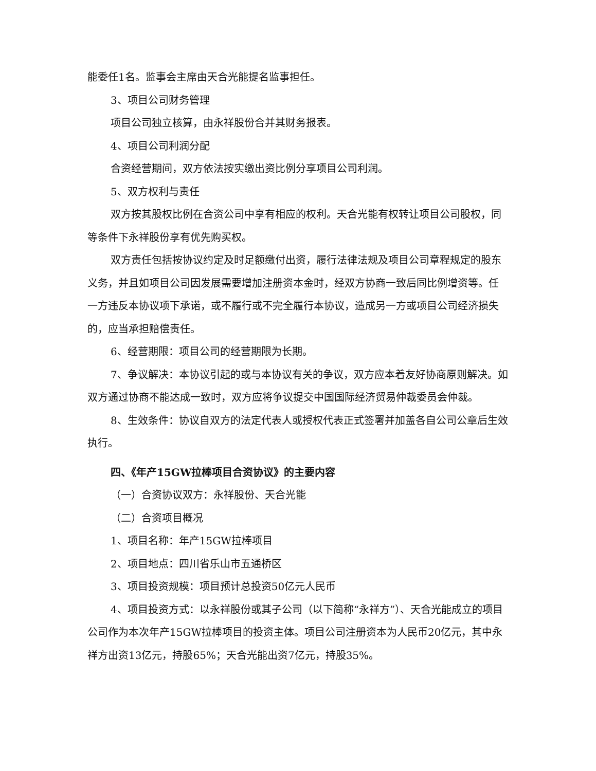能委任1名。监事会主席由天合光能提名监事担任。
3、项目公司财务管理
项目公司独立核算，由永祥股份合并其财务报表。
4、项目公司利润分配
合资经营期间，双方依法按实缴出资比例分享项目公司利润。
5、双方权利与责任
双方按其股权比例在合资公司中享有相应的权利。天合光能有权转让项目公司股权，同等条件下永祥股份享有优先购买权。
双方责任包括按协议约定及时足额缴付出资，履行法律法规及项目公司章程规定的股东义务，并且如项目公司因发展需要增加注册资本金时，经双方协商一致后同比例增资等。任一方违反本协议项下承诺，或不履行或不完全履行本协议，造成另一方或项目公司经济损失的，应当承担赔偿责任。
6、经营期限：项目公司的经营期限为长期。
7、争议解决：本协议引起的或与本协议有关的争议，双方应本着友好协商原则解决。如双方通过协商不能达成一致时，双方应将争议提交中国国际经济贸易仲裁委员会仲裁。
8、生效条件：协议自双方的法定代表人或授权代表正式签署并加盖各自公司公章后生效执行。
四、《年产15GW拉棒项目合资协议》的主要内容
（一）合资协议双方：永祥股份、天合光能
（二）合资项目概况
1、项目名称：年产15GW拉棒项目
2、项目地点：四川省乐山市五通桥区
3、项目投资规模：项目预计总投资50亿元人民币
4、项目投资方式：以永祥股份或其子公司（以下简称“永祥方”）、天合光能成立的项目公司作为本次年产15GW拉棒项目的投资主体。项目公司注册资本为人民币20亿元，其中永祥方出资13亿元，持股65%；天合光能出资7亿元，持股35%。